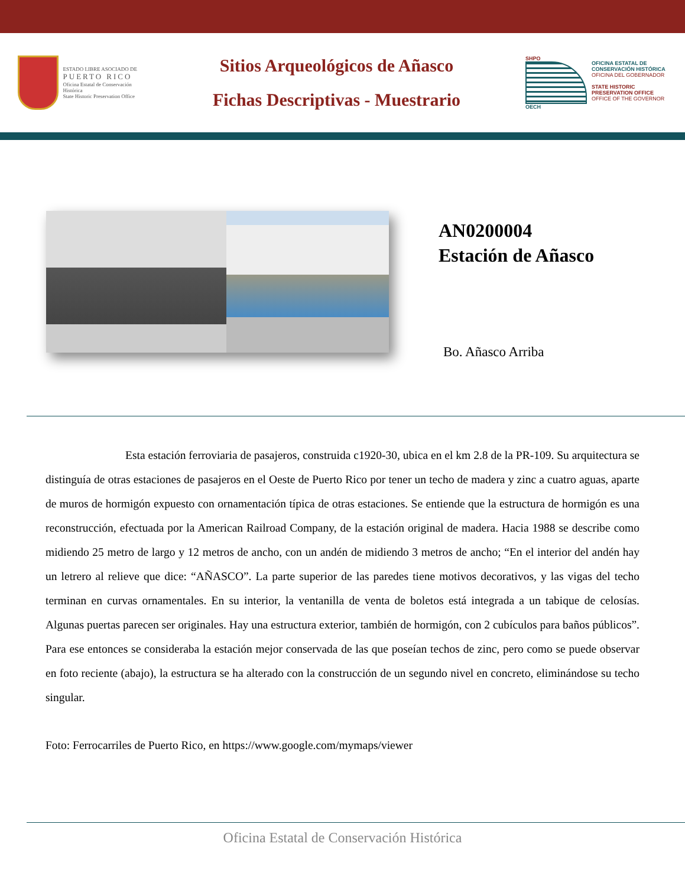ESTADO LIBRE ASOCIADO DE
PUERTO RICO
Oficina Estatal de Conservación Histórica
State Historic Preservation Office
Sitios Arqueológicos de Añasco
Fichas Descriptivas - Muestrario
SHPO
OECH
OFICINA ESTATAL DE CONSERVACIÓN HISTÓRICA
OFICINA DEL GOBERNADOR
STATE HISTORIC PRESERVATION OFFICE
OFFICE OF THE GOVERNOR
AN0200004
Estación de Añasco
Bo. Añasco Arriba
Esta estación ferroviaria de pasajeros, construida c1920-30, ubica en el km 2.8 de la PR-109. Su arquitectura se distinguía de otras estaciones de pasajeros en el Oeste de Puerto Rico por tener un techo de madera y zinc a cuatro aguas, aparte de muros de hormigón expuesto con ornamentación típica de otras estaciones. Se entiende que la estructura de hormigón es una reconstrucción, efectuada por la American Railroad Company, de la estación original de madera. Hacia 1988 se describe como midiendo 25 metro de largo y 12 metros de ancho, con un andén de midiendo 3 metros de ancho; “En el interior del andén hay un letrero al relieve que dice: “AÑASCO”. La parte superior de las paredes tiene motivos decorativos, y las vigas del techo terminan en curvas ornamentales. En su interior, la ventanilla de venta de boletos está integrada a un tabique de celosías. Algunas puertas parecen ser originales. Hay una estructura exterior, también de hormigón, con 2 cubículos para baños públicos”. Para ese entonces se consideraba la estación mejor conservada de las que poseían techos de zinc, pero como se puede observar en foto reciente (abajo), la estructura se ha alterado con la construcción de un segundo nivel en concreto, eliminándose su techo singular.
Foto: Ferrocarriles de Puerto Rico, en https://www.google.com/mymaps/viewer
Oficina Estatal de Conservación Histórica